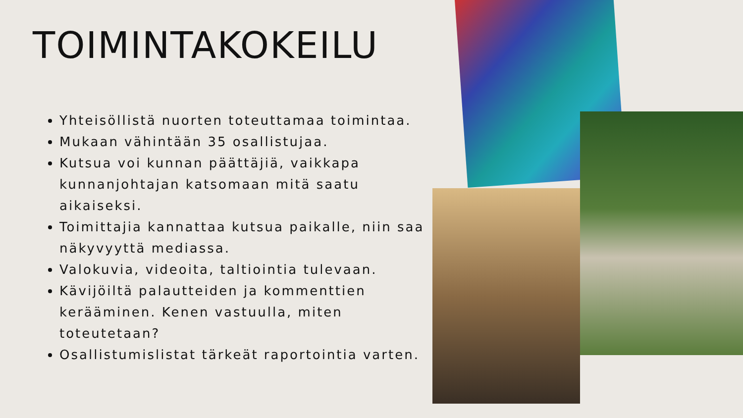TOIMINTAKOKEILU
Yhteisöllistä nuorten toteuttamaa toimintaa.
Mukaan vähintään 35 osallistujaa.
Kutsua voi kunnan päättäjiä, vaikkapa kunnanjohtajan katsomaan mitä saatu aikaiseksi.
Toimittajia kannattaa kutsua paikalle, niin saa näkyvyyttä mediassa.
Valokuvia, videoita, taltiointia tulevaan.
Kävijöiltä palautteiden ja kommenttien kerääminen. Kenen vastuulla, miten toteutetaan?
Osallistumislistat tärkeät raportointia varten.